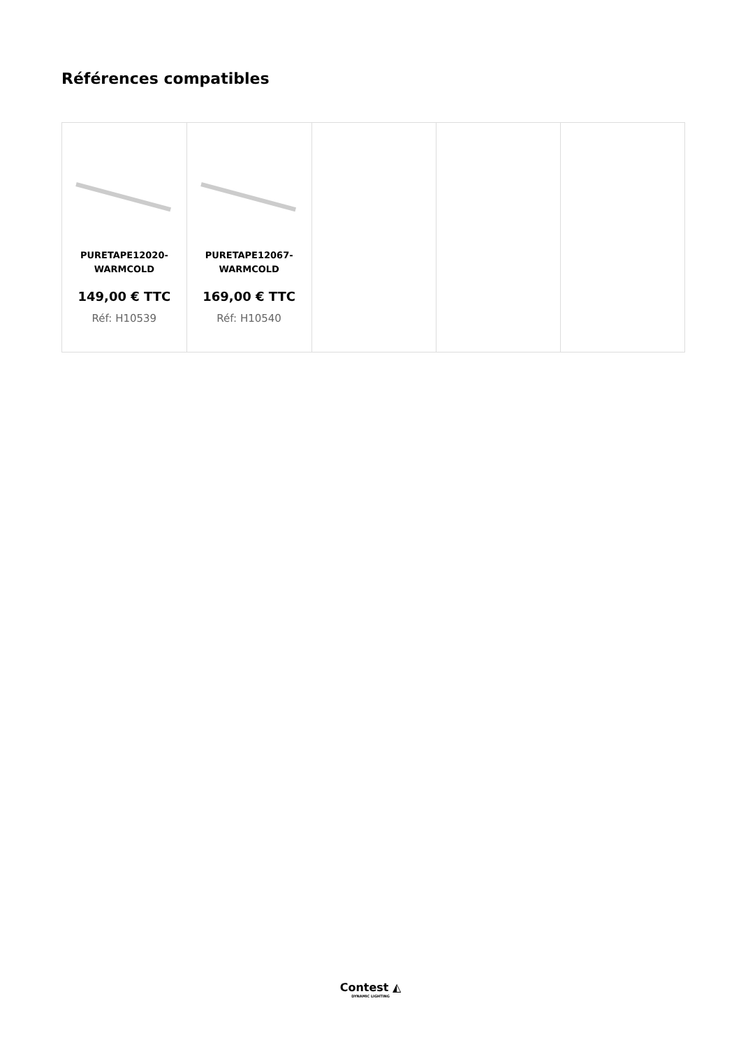Références compatibles
| PURETAPE12020- WARMCOLD 149,00 € TTC Réf: H10539 | PURETAPE12067- WARMCOLD 169,00 € TTC Réf: H10540 | | | |
Contest ◭
DYNAMIC LIGHTING